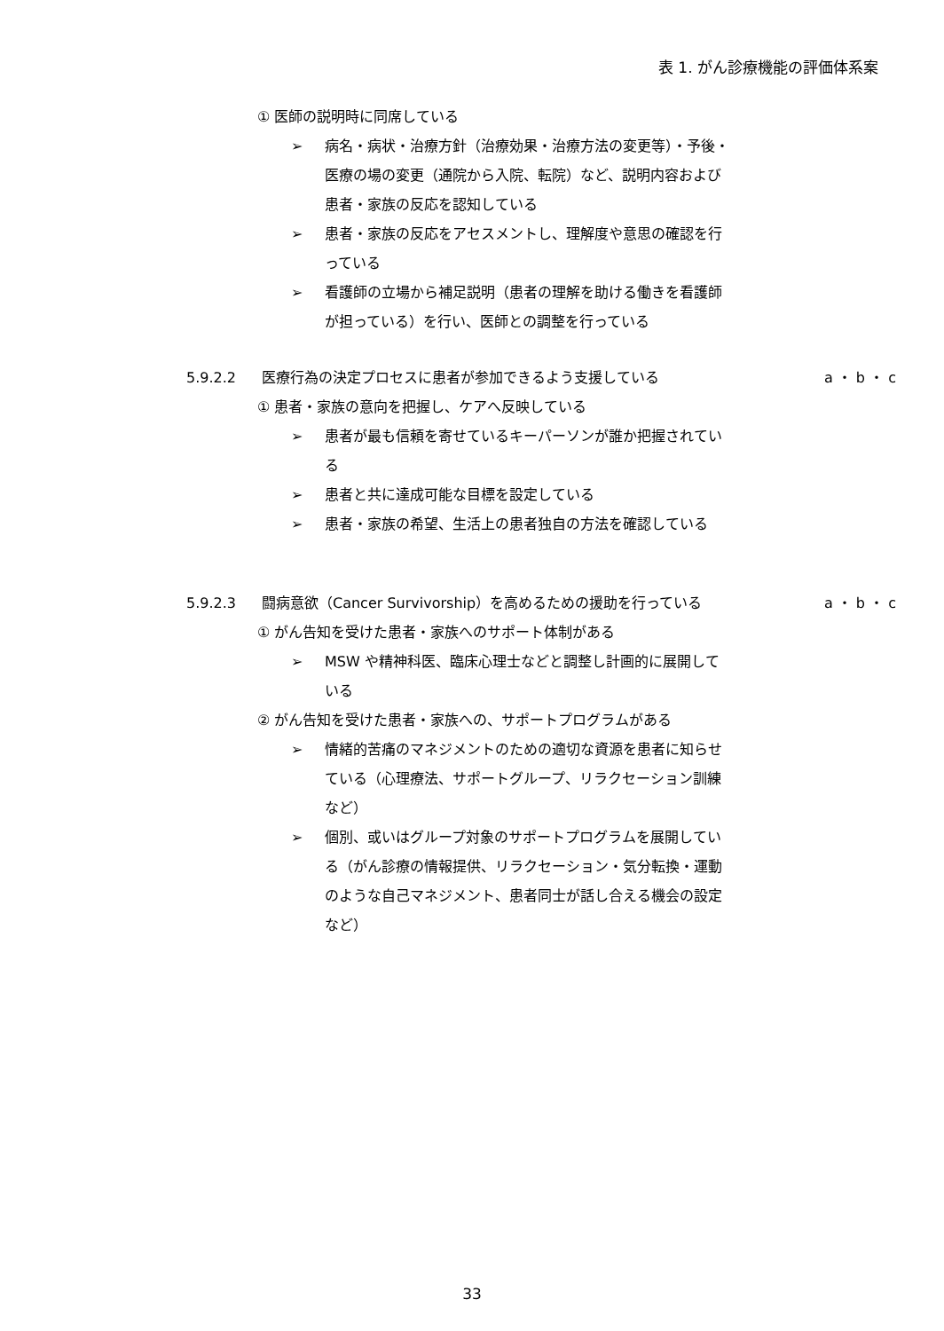表 1. がん診療機能の評価体系案
① 医師の説明時に同席している
➢ 病名・病状・治療方針（治療効果・治療方法の変更等）・予後・医療の場の変更（通院から入院、転院）など、説明内容および患者・家族の反応を認知している
➢ 患者・家族の反応をアセスメントし、理解度や意思の確認を行っている
➢ 看護師の立場から補足説明（患者の理解を助ける働きを看護師が担っている）を行い、医師との調整を行っている
5.9.2.2 医療行為の決定プロセスに患者が参加できるよう支援している a ・ b ・ c
① 患者・家族の意向を把握し、ケアへ反映している
➢ 患者が最も信頼を寄せているキーパーソンが誰か把握されている
➢ 患者と共に達成可能な目標を設定している
➢ 患者・家族の希望、生活上の患者独自の方法を確認している
5.9.2.3 闘病意欲（Cancer Survivorship）を高めるための援助を行っている a ・ b ・ c
① がん告知を受けた患者・家族へのサポート体制がある
➢ MSW や精神科医、臨床心理士などと調整し計画的に展開している
② がん告知を受けた患者・家族への、サポートプログラムがある
➢ 情緒的苦痛のマネジメントのための適切な資源を患者に知らせている（心理療法、サポートグループ、リラクセーション訓練など）
➢ 個別、或いはグループ対象のサポートプログラムを展開している（がん診療の情報提供、リラクセーション・気分転換・運動のような自己マネジメント、患者同士が話し合える機会の設定など）
33